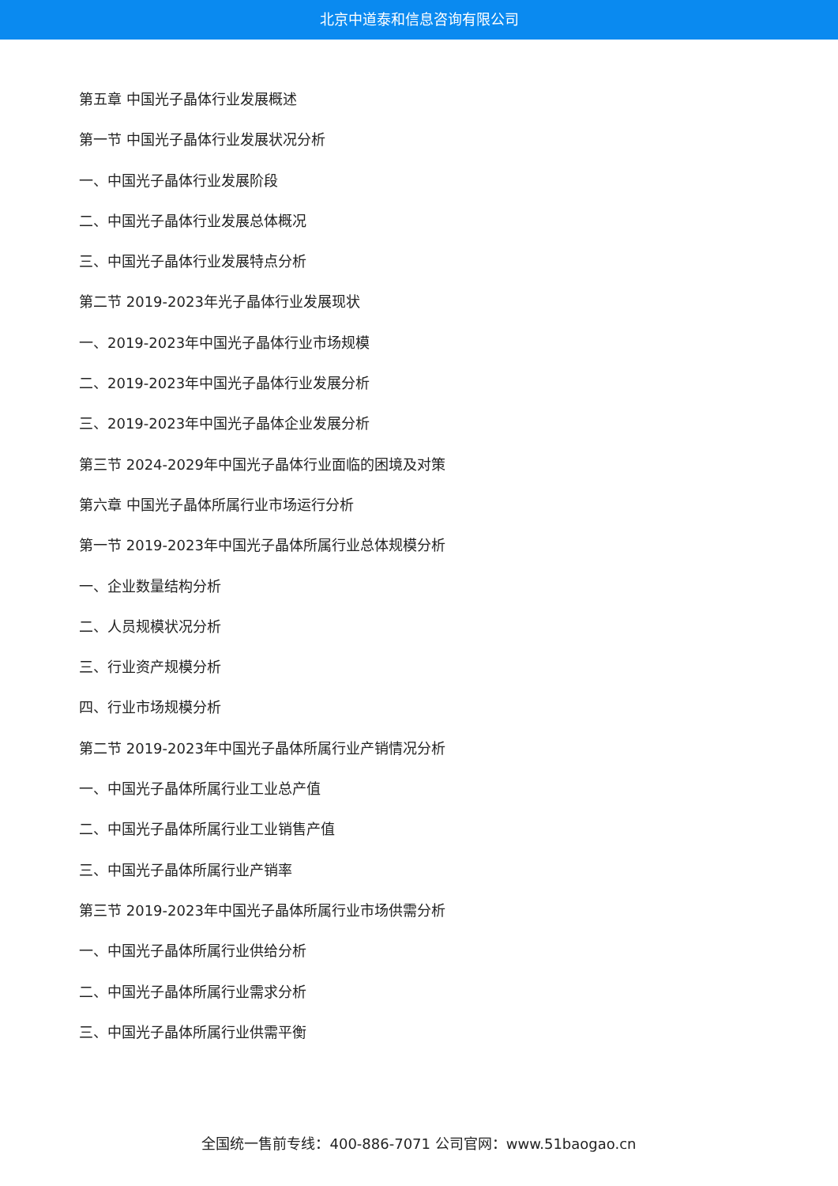北京中道泰和信息咨询有限公司
第五章 中国光子晶体行业发展概述
第一节 中国光子晶体行业发展状况分析
一、中国光子晶体行业发展阶段
二、中国光子晶体行业发展总体概况
三、中国光子晶体行业发展特点分析
第二节 2019-2023年光子晶体行业发展现状
一、2019-2023年中国光子晶体行业市场规模
二、2019-2023年中国光子晶体行业发展分析
三、2019-2023年中国光子晶体企业发展分析
第三节 2024-2029年中国光子晶体行业面临的困境及对策
第六章 中国光子晶体所属行业市场运行分析
第一节 2019-2023年中国光子晶体所属行业总体规模分析
一、企业数量结构分析
二、人员规模状况分析
三、行业资产规模分析
四、行业市场规模分析
第二节 2019-2023年中国光子晶体所属行业产销情况分析
一、中国光子晶体所属行业工业总产值
二、中国光子晶体所属行业工业销售产值
三、中国光子晶体所属行业产销率
第三节 2019-2023年中国光子晶体所属行业市场供需分析
一、中国光子晶体所属行业供给分析
二、中国光子晶体所属行业需求分析
三、中国光子晶体所属行业供需平衡
全国统一售前专线：400-886-7071 公司官网：www.51baogao.cn